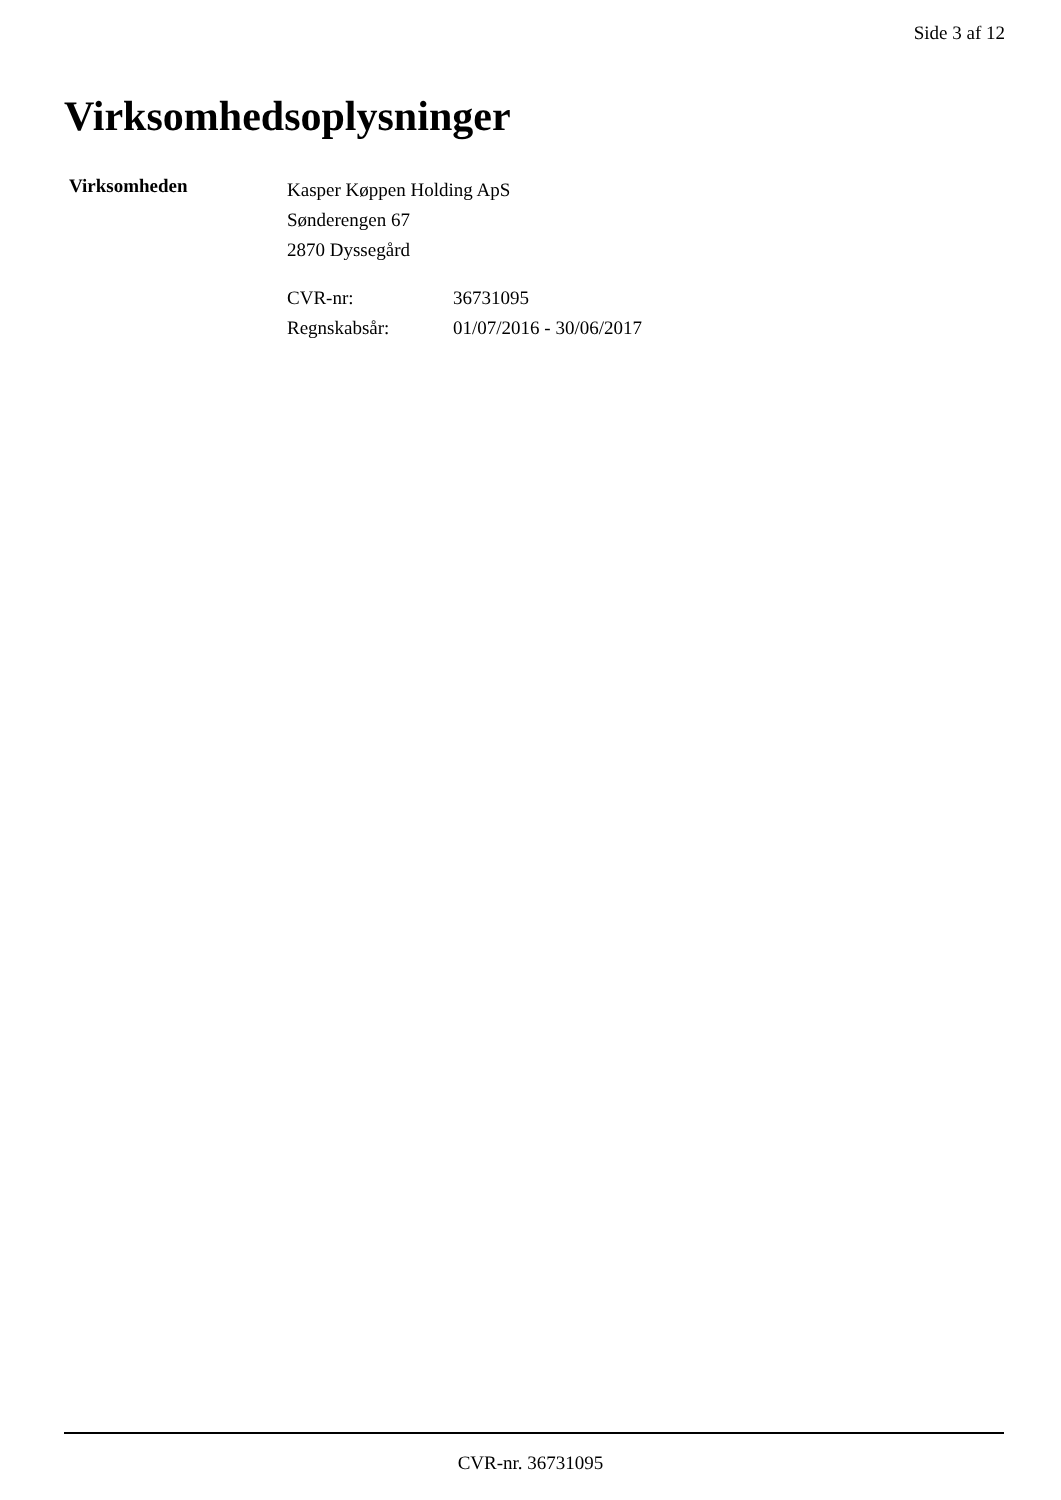Side 3 af 12
Virksomhedsoplysninger
Virksomheden
Kasper Køppen Holding ApS
Sønderengen 67
2870 Dyssegård
CVR-nr: 36731095 Regnskabsår: 01/07/2016 - 30/06/2017
CVR-nr. 36731095